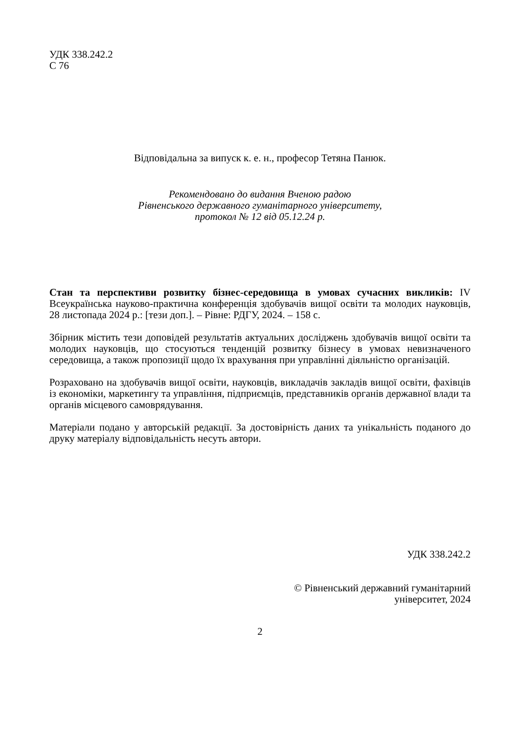УДК 338.242.2
С 76
Відповідальна за випуск к. е. н., професор Тетяна Панюк.
Рекомендовано до видання Вченою радою
Рівненського державного гуманітарного університету,
протокол № 12 від 05.12.24 р.
Стан та перспективи розвитку бізнес-середовища в умовах сучасних викликів: IV Всеукраїнська науково-практична конференція здобувачів вищої освіти та молодих науковців, 28 листопада 2024 р.: [тези доп.]. – Рівне: РДГУ, 2024. – 158 с.
Збірник містить тези доповідей результатів актуальних досліджень здобувачів вищої освіти та молодих науковців, що стосуються тенденцій розвитку бізнесу в умовах невизначеного середовища, а також пропозиції щодо їх врахування при управлінні діяльністю організацій.
Розраховано на здобувачів вищої освіти, науковців, викладачів закладів вищої освіти, фахівців із економіки, маркетингу та управління, підприємців, представників органів державної влади та органів місцевого самоврядування.
Матеріали подано у авторській редакції. За достовірність даних та унікальність поданого до друку матеріалу відповідальність несуть автори.
УДК 338.242.2
© Рівненський державний гуманітарний
університет, 2024
2